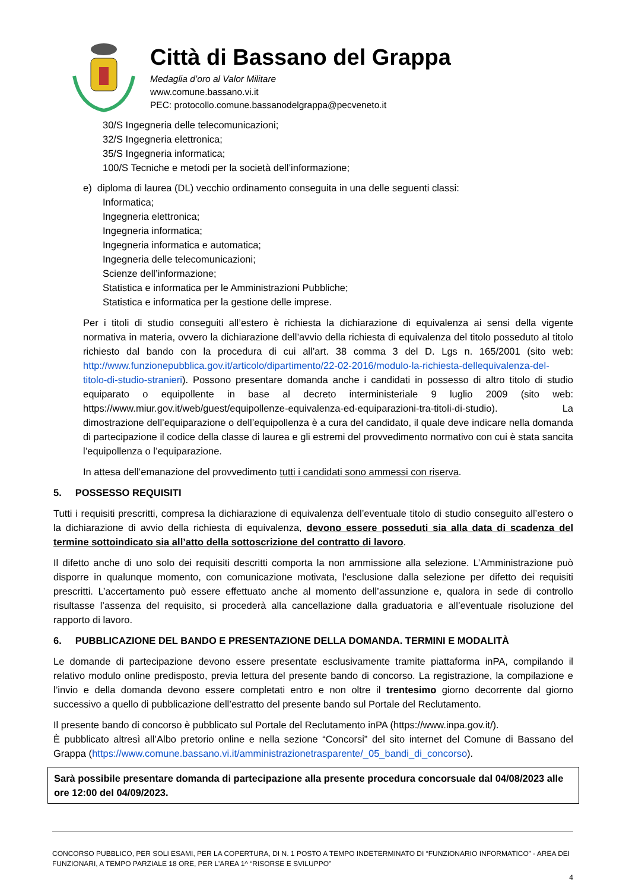Città di Bassano del Grappa
Medaglia d’oro al Valor Militare
www.comune.bassano.vi.it
PEC: protocollo.comune.bassanodelgrappa@pecveneto.it
30/S Ingegneria delle telecomunicazioni;
32/S Ingegneria elettronica;
35/S Ingegneria informatica;
100/S Tecniche e metodi per la società dell’informazione;
e) diploma di laurea (DL) vecchio ordinamento conseguita in una delle seguenti classi:
Informatica;
Ingegneria elettronica;
Ingegneria informatica;
Ingegneria informatica e automatica;
Ingegneria delle telecomunicazioni;
Scienze dell’informazione;
Statistica e informatica per le Amministrazioni Pubbliche;
Statistica e informatica per la gestione delle imprese.
Per i titoli di studio conseguiti all’estero è richiesta la dichiarazione di equivalenza ai sensi della vigente normativa in materia, ovvero la dichiarazione dell’avvio della richiesta di equivalenza del titolo posseduto al titolo richiesto dal bando con la procedura di cui all’art. 38 comma 3 del D. Lgs n. 165/2001 (sito web: http://www.funzionepubblica.gov.it/articolo/dipartimento/22-02-2016/modulo-la-richiesta-dellequivalenza-del-titolo-di-studio-stranieri). Possono presentare domanda anche i candidati in possesso di altro titolo di studio equiparato o equipollente in base al decreto interministeriale 9 luglio 2009 (sito web: https://www.miur.gov.it/web/guest/equipollenze-equivalenza-ed-equiparazioni-tra-titoli-di-studio). La dimostrazione dell’equiparazione o dell’equipollenza è a cura del candidato, il quale deve indicare nella domanda di partecipazione il codice della classe di laurea e gli estremi del provvedimento normativo con cui è stata sancita l’equipollenza o l’equiparazione.
In attesa dell’emanazione del provvedimento tutti i candidati sono ammessi con riserva.
5. POSSESSO REQUISITI
Tutti i requisiti prescritti, compresa la dichiarazione di equivalenza dell’eventuale titolo di studio conseguito all’estero o la dichiarazione di avvio della richiesta di equivalenza, devono essere posseduti sia alla data di scadenza del termine sottoindicato sia all’atto della sottoscrizione del contratto di lavoro.
Il difetto anche di uno solo dei requisiti descritti comporta la non ammissione alla selezione. L’Amministrazione può disporre in qualunque momento, con comunicazione motivata, l’esclusione dalla selezione per difetto dei requisiti prescritti. L’accertamento può essere effettuato anche al momento dell’assunzione e, qualora in sede di controllo risultasse l’assenza del requisito, si procederà alla cancellazione dalla graduatoria e all’eventuale risoluzione del rapporto di lavoro.
6. PUBBLICAZIONE DEL BANDO E PRESENTAZIONE DELLA DOMANDA. TERMINI E MODALITÀ
Le domande di partecipazione devono essere presentate esclusivamente tramite piattaforma inPA, compilando il relativo modulo online predisposto, previa lettura del presente bando di concorso. La registrazione, la compilazione e l’invio e della domanda devono essere completati entro e non oltre il trentesimo giorno decorrente dal giorno successivo a quello di pubblicazione dell’estratto del presente bando sul Portale del Reclutamento.
Il presente bando di concorso è pubblicato sul Portale del Reclutamento inPA (https://www.inpa.gov.it/).
È pubblicato altresì all’Albo pretorio online e nella sezione “Concorsi” del sito internet del Comune di Bassano del Grappa (https://www.comune.bassano.vi.it/amministrazionetrasparente/_05_bandi_di_concorso).
Sarà possibile presentare domanda di partecipazione alla presente procedura concorsuale dal 04/08/2023 alle ore 12:00 del 04/09/2023.
CONCORSO PUBBLICO, PER SOLI ESAMI, PER LA COPERTURA, DI N. 1 POSTO A TEMPO INDETERMINATO DI “FUNZIONARIO INFORMATICO” - AREA DEI FUNZIONARI, A TEMPO PARZIALE 18 ORE, PER L’AREA 1^ “RISORSE E SVILUPPO”
4